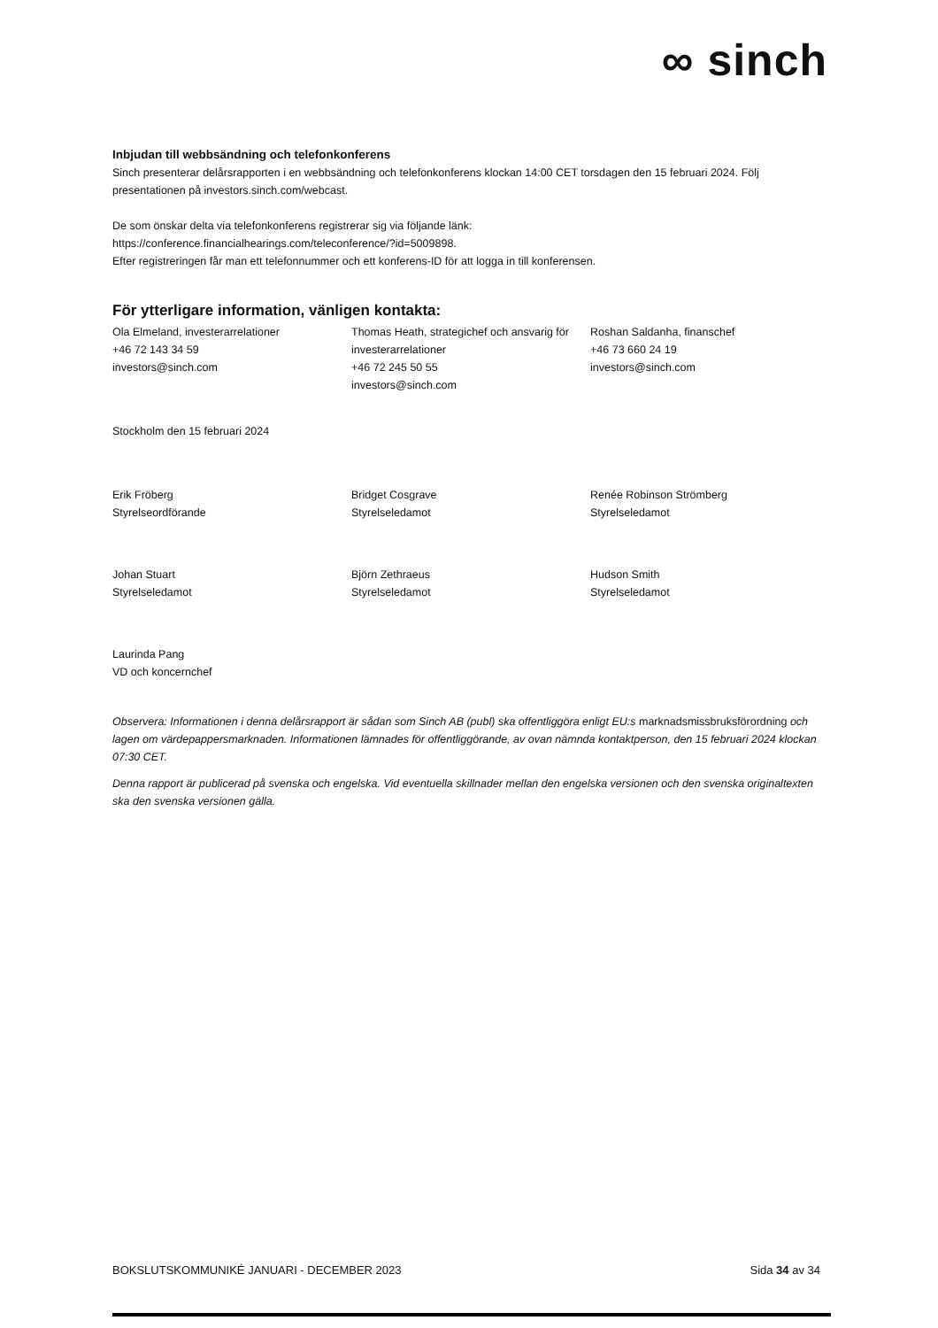∞ sinch
Inbjudan till webbsändning och telefonkonferens
Sinch presenterar delårsrapporten i en webbsändning och telefonkonferens klockan 14:00 CET torsdagen den 15 februari 2024. Följ presentationen på investors.sinch.com/webcast.
De som önskar delta via telefonkonferens registrerar sig via följande länk:
https://conference.financialhearings.com/teleconference/?id=5009898.
Efter registreringen får man ett telefonnummer och ett konferens-ID för att logga in till konferensen.
För ytterligare information, vänligen kontakta:
Ola Elmeland, investerarrelationer
+46 72 143 34 59
investors@sinch.com
Thomas Heath, strategichef och ansvarig för investerarrelationer
+46 72 245 50 55
investors@sinch.com
Roshan Saldanha, finanschef
+46 73 660 24 19
investors@sinch.com
Stockholm den 15 februari 2024
Erik Fröberg
Styrelseordförande
Bridget Cosgrave
Styrelseledamot
Renée Robinson Strömberg
Styrelseledamot
Johan Stuart
Styrelseledamot
Björn Zethraeus
Styrelseledamot
Hudson Smith
Styrelseledamot
Laurinda Pang
VD och koncernchef
Observera: Informationen i denna delårsrapport är sådan som Sinch AB (publ) ska offentliggöra enligt EU:s marknadsmissbruksförordning och lagen om värdepappersmarknaden. Informationen lämnades för offentliggörande, av ovan nämnda kontaktperson, den 15 februari 2024 klockan 07:30 CET.
Denna rapport är publicerad på svenska och engelska. Vid eventuella skillnader mellan den engelska versionen och den svenska originaltexten ska den svenska versionen gälla.
BOKSLUTSKOMMUNIKÉ JANUARI - DECEMBER 2023 Sida 34 av 34